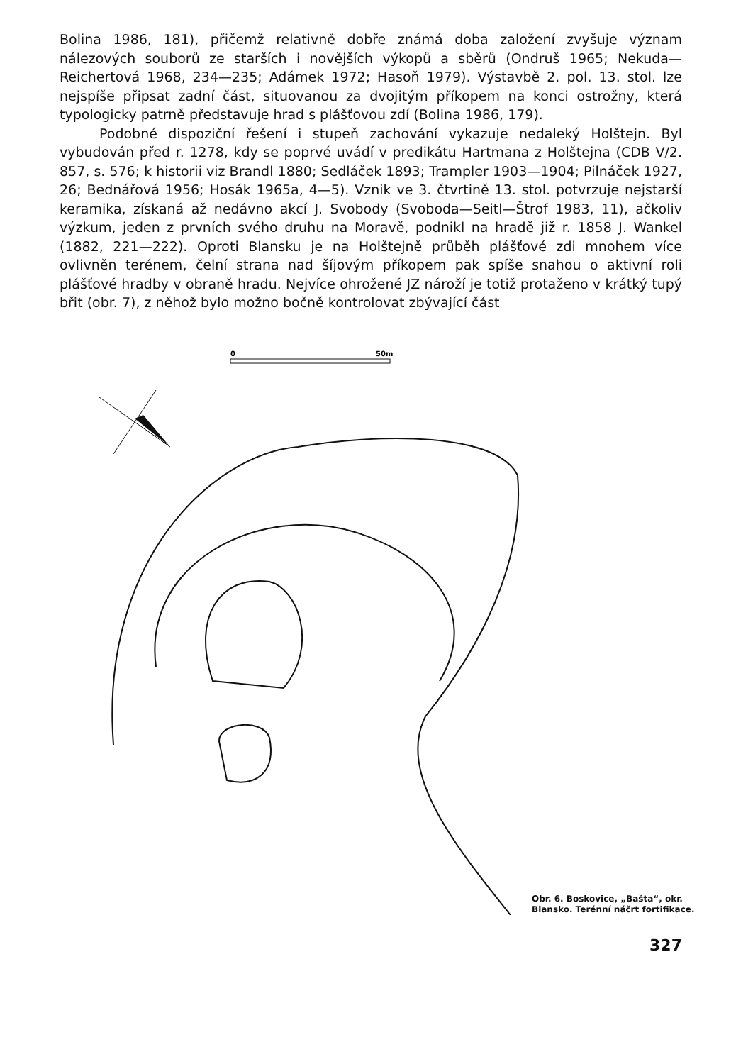Bolina 1986, 181), přičemž relativně dobře známá doba založení zvyšuje význam nálezových souborů ze starších i novějších výkopů a sběrů (Ondruš 1965; Nekuda—Reichertová 1968, 234—235; Adámek 1972; Hasoň 1979). Výstavbě 2. pol. 13. stol. lze nejspíše připsat zadní část, situovanou za dvojitým příkopem na konci ostrožny, která typologicky patrně představuje hrad s plášťovou zdí (Bolina 1986, 179).
Podobné dispoziční řešení i stupeň zachování vykazuje nedaleký Holštejn. Byl vybudován před r. 1278, kdy se poprvé uvádí v predikátu Hartmana z Holštejna (CDB V/2. 857, s. 576; k historii viz Brandl 1880; Sedláček 1893; Trampler 1903—1904; Pilnáček 1927, 26; Bednářová 1956; Hosák 1965a, 4—5). Vznik ve 3. čtvrtině 13. stol. potvrzuje nejstarší keramika, získaná až nedávno akcí J. Svobody (Svoboda—Seitl—Štrof 1983, 11), ačkoliv výzkum, jeden z prvních svého druhu na Moravě, podnikl na hradě již r. 1858 J. Wankel (1882, 221—222). Oproti Blansku je na Holštejně průběh plášťové zdi mnohem více ovlivněn terénem, čelní strana nad šíjovým příkopem pak spíše snahou o aktivní roli plášťové hradby v obraně hradu. Nejvíce ohrožené JZ nároží je totiž protaženo v krátký tupý břit (obr. 7), z něhož bylo možno bočně kontrolovat zbývající část
0
50m
Obr. 6. Boskovice, „Bašta“, okr. Blansko. Terénní náčrt fortifikace.
327